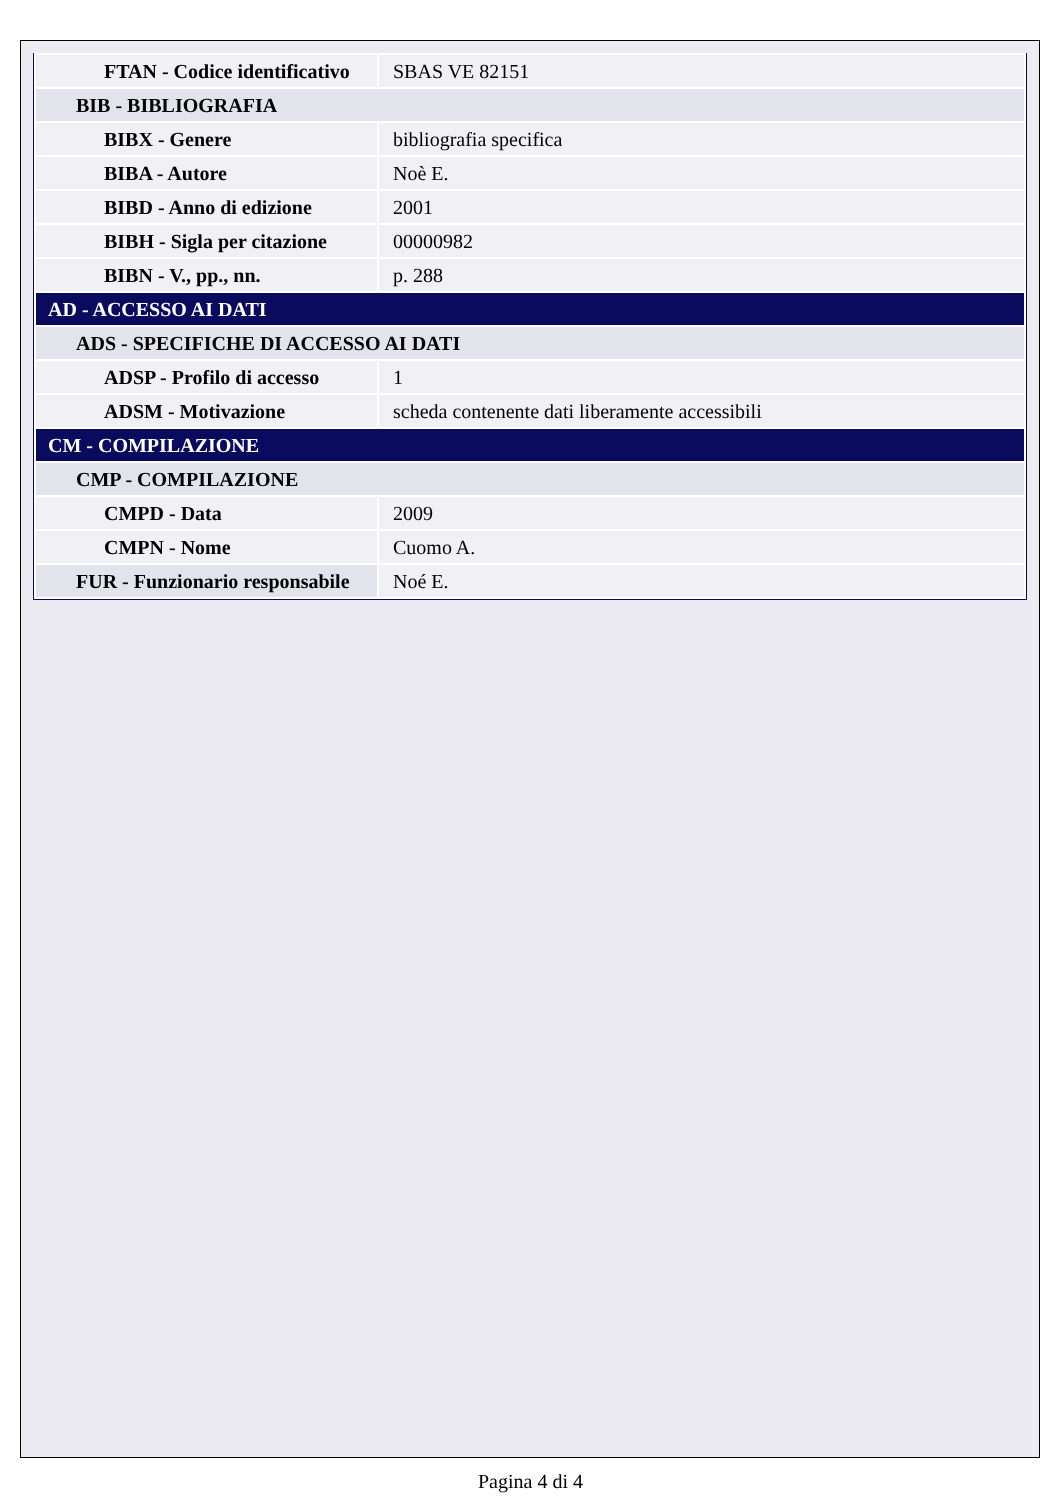| FTAN - Codice identificativo | SBAS VE 82151 |
| BIB - BIBLIOGRAFIA | |
| BIBX - Genere | bibliografia specifica |
| BIBA - Autore | Noè E. |
| BIBD - Anno di edizione | 2001 |
| BIBH - Sigla per citazione | 00000982 |
| BIBN - V., pp., nn. | p. 288 |
| AD - ACCESSO AI DATI | |
| ADS - SPECIFICHE DI ACCESSO AI DATI | |
| ADSP - Profilo di accesso | 1 |
| ADSM - Motivazione | scheda contenente dati liberamente accessibili |
| CM - COMPILAZIONE | |
| CMP - COMPILAZIONE | |
| CMPD - Data | 2009 |
| CMPN - Nome | Cuomo A. |
| FUR - Funzionario responsabile | Noé E. |
Pagina 4 di 4